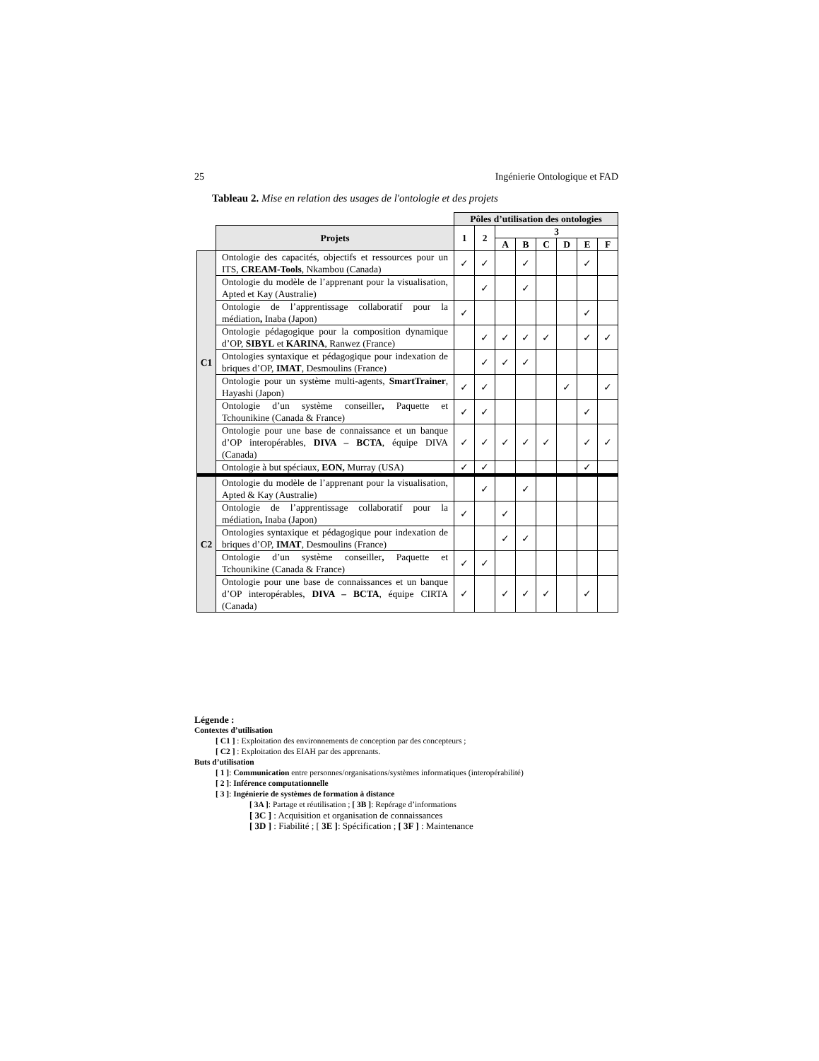25 Ingénierie Ontologique et FAD
Tableau 2. Mise en relation des usages de l'ontologie et des projets
| | | Pôles d’utilisation des ontologies | | | | | | | |
| --- | --- | --- | --- | --- | --- | --- | --- | --- | --- |
| | Projets | 1 | 2 | 3 | | | | | |
| | | | | A | B | C | D | E | F |
| C1 | Ontologie des capacités, objectifs et ressources pour un ITS, CREAM-Tools , Nkambou (Canada) | ✓ | ✓ | | ✓ | | | ✓ | |
| | Ontologie du modèle de l’apprenant pour la visualisation, Apted et Kay (Australie) | | ✓ | | ✓ | | | | |
| | Ontologie de l’apprentissage collaboratif pour la médiation , Inaba (Japon) | ✓ | | | | | | ✓ | |
| | Ontologie pédagogique pour la composition dynamique d’OP, SIBYL et KARINA , Ranwez (France) | | ✓ | ✓ | ✓ | ✓ | | ✓ | ✓ |
| | Ontologies syntaxique et pédagogique pour indexation de briques d’OP, IMAT , Desmoulins (France) | | ✓ | ✓ | ✓ | | | | |
| | Ontologie pour un système multi-agents, SmartTrainer , Hayashi (Japon) | ✓ | ✓ | | | | ✓ | | ✓ |
| | Ontologie d’un système conseiller , Paquette et Tchounikine (Canada & France) | ✓ | ✓ | | | | | ✓ | |
| | Ontologie pour une base de connaissance et un banque d’OP interopérables, DIVA – BCTA , équipe DIVA (Canada) | ✓ | ✓ | ✓ | ✓ | ✓ | | ✓ | ✓ |
| | Ontologie à but spéciaux, EON, Murray (USA) | ✓ | ✓ | | | | | ✓ | |
| C2 | Ontologie du modèle de l’apprenant pour la visualisation, Apted & Kay (Australie) | | ✓ | | ✓ | | | | |
| | Ontologie de l’apprentissage collaboratif pour la médiation , Inaba (Japon) | ✓ | | ✓ | | | | | |
| | Ontologies syntaxique et pédagogique pour indexation de briques d’OP, IMAT , Desmoulins (France) | | | ✓ | ✓ | | | | |
| | Ontologie d’un système conseiller , Paquette et Tchounikine (Canada & France) | ✓ | ✓ | | | | | | |
| | Ontologie pour une base de connaissances et un banque d’OP interopérables, DIVA – BCTA , équipe CIRTA (Canada) | ✓ | | ✓ | ✓ | ✓ | | ✓ | |
Légende :
Contextes d’utilisation
[ C1 ] : Exploitation des environnements de conception par des concepteurs ;
[ C2 ] : Exploitation des EIAH par des apprenants.
Buts d’utilisation
[ 1 ]: Communication entre personnes/organisations/systèmes informatiques (interopérabilité)
[ 2 ]: Inférence computationnelle
[ 3 ]: Ingénierie de systèmes de formation à distance
[ 3A ]: Partage et réutilisation ; [ 3B ]: Repérage d’informations
[ 3C ] : Acquisition et organisation de connaissances
[ 3D ] : Fiabilité ; [ 3E ]: Spécification ; [ 3F ] : Maintenance